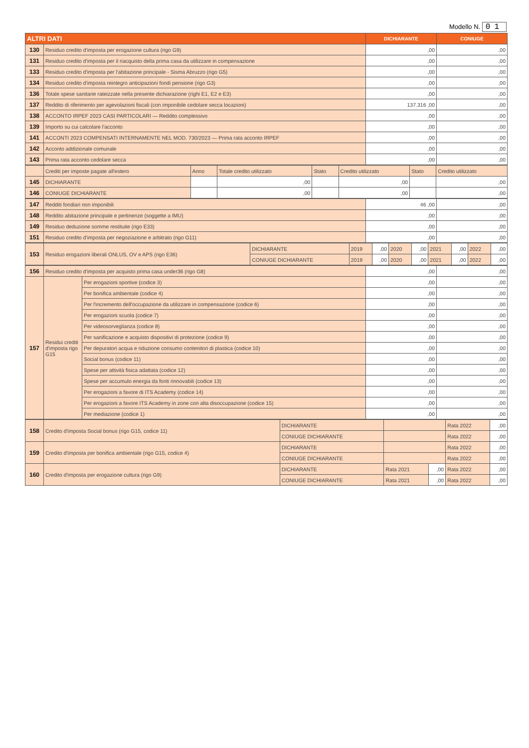Modello N. 01
| ALTRI DATI | | DICHIARANTE | CONIUGE |
| --- | --- | --- | --- |
| 130 | Residuo credito d'imposta per erogazione cultura (rigo G9) | ,00 | ,00 |
| 131 | Residuo credito d'imposta per il riacquisto della prima casa da utilizzare in compensazione | ,00 | ,00 |
| 133 | Residuo credito d'imposta per l'abitazione principale - Sisma Abruzzo (rigo G5) | ,00 | ,00 |
| 134 | Residuo credito d'imposta reintegro anticipazioni fondi pensione (rigo G3) | ,00 | ,00 |
| 136 | Totale spese sanitarie rateizzate nella presente dichiarazione (righi E1, E2 e E3) | ,00 | ,00 |
| 137 | Reddito di riferimento per agevolazioni fiscali (con imponibile cedolare secca locazioni) | 137.316 ,00 | ,00 |
| 138 | ACCONTO IRPEF 2023 CASI PARTICOLARI — Reddito complessivo | ,00 | ,00 |
| 139 | Importo su cui calcolare l'acconto | ,00 | ,00 |
| 141 | ACCONTI 2023 COMPENSATI INTERNAMENTE NEL MOD. 730/2023 — Prima rata acconto IRPEF | ,00 | ,00 |
| 142 | Acconto addizionale comunale | ,00 | ,00 |
| 143 | Prima rata acconto cedolare secca | ,00 | ,00 |
| | Crediti per imposte pagate all'estero | Anno | Totale credito utilizzato | Stato | Credito utilizzato | Stato | Credito utilizzato |
| 145 | DICHIARANTE | | ,00 | | ,00 | | ,00 |
| 146 | CONIUGE DICHIARANTE | | ,00 | | ,00 | | ,00 |
| 147 | Redditi fondiari non imponibili | 46 ,00 | ,00 |
| 148 | Reddito abitazione principale e pertinenze (soggette a IMU) | ,00 | ,00 |
| 149 | Residuo deduzione somme restituite (rigo E33) | ,00 | ,00 |
| 151 | Residuo credito d'imposta per negoziazione e arbitrato (rigo G11) | ,00 | ,00 |
| 153 | Residuo erogazioni liberali ONLUS, OV e APS (rigo E36) | DICHIARANTE | 2019 | ,00 | 2020 | ,00 | 2021 | ,00 | 2022 | ,00 |
| | | CONIUGE DICHIARANTE | 2019 | ,00 | 2020 | ,00 | 2021 | ,00 | 2022 | ,00 |
| 156 | Residuo credito d'imposta per acquisto prima casa under36 (rigo G8) | | ,00 | ,00 |
| 157 | Residui crediti d'imposta rigo G15 | Per erogazioni sportive (codice 3) | ,00 | ,00 |
| | | Per bonifica ambientale (codice 4) | ,00 | ,00 |
| | | Per l'incremento dell'occupazione da utilizzare in compensazione (codice 6) | ,00 | ,00 |
| | | Per erogazioni scuola (codice 7) | ,00 | ,00 |
| | | Per videosorveglianza (codice 8) | ,00 | ,00 |
| | | Per sanificazione e acquisto dispositivi di protezione (codice 9) | ,00 | ,00 |
| | | Per depuratori acqua e riduzione consumo contenitori di plastica (codice 10) | ,00 | ,00 |
| | | Social bonus (codice 11) | ,00 | ,00 |
| | | Spese per attività fisica adattata (codice 12) | ,00 | ,00 |
| | | Spese per accumulo energia da fonti rinnovabili (codice 13) | ,00 | ,00 |
| | | Per erogazioni a favore di ITS Academy (codice 14) | ,00 | ,00 |
| | | Per erogazioni a favore ITS Academy in zone con alta disoccupazione (codice 15) | ,00 | ,00 |
| | | Per mediazione (codice 1) | ,00 | ,00 |
| 158 | Credito d'imposta Social bonus (rigo G15, codice 11) | DICHIARANTE | | | Rata 2022 | ,00 |
| | | CONIUGE DICHIARANTE | | | Rata 2022 | ,00 |
| 159 | Credito d'imposta per bonifica ambientale (rigo G15, codice 4) | DICHIARANTE | | | Rata 2022 | ,00 |
| | | CONIUGE DICHIARANTE | | | Rata 2022 | ,00 |
| 160 | Credito d'imposta per erogazione cultura (rigo G9) | DICHIARANTE | Rata 2021 | ,00 | Rata 2022 | ,00 |
| | | CONIUGE DICHIARANTE | Rata 2021 | ,00 | Rata 2022 | ,00 |